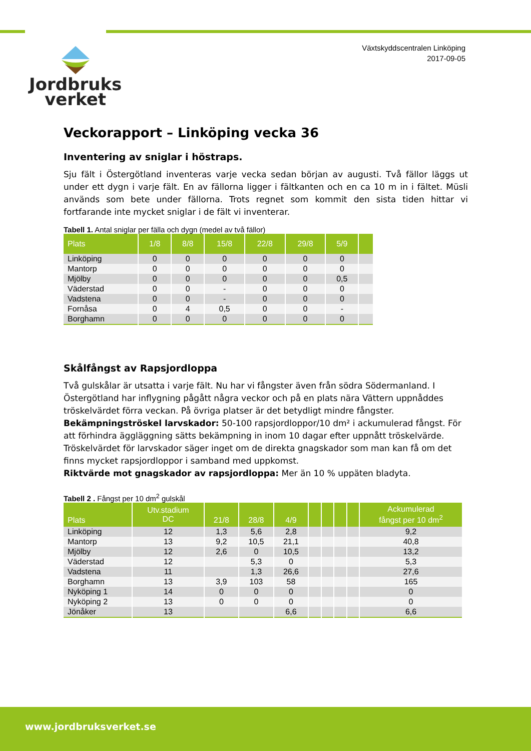Jordbruks
verket
Växtskyddscentralen Linköping
2017-09-05
Veckorapport – Linköping vecka 36
Inventering av sniglar i höstraps.
Sju fält i Östergötland inventeras varje vecka sedan början av augusti. Två fällor läggs ut under ett dygn i varje fält. En av fällorna ligger i fältkanten och en ca 10 m in i fältet. Müsli används som bete under fällorna. Trots regnet som kommit den sista tiden hittar vi fortfarande inte mycket sniglar i de fält vi inventerar.
Tabell 1. Antal sniglar per fälla och dygn (medel av två fällor)
| Plats | 1/8 | 8/8 | 15/8 | 22/8 | 29/8 | 5/9 | |
| --- | --- | --- | --- | --- | --- | --- | --- |
| Linköping | 0 | 0 | 0 | 0 | 0 | 0 | |
| Mantorp | 0 | 0 | 0 | 0 | 0 | 0 | |
| Mjölby | 0 | 0 | 0 | 0 | 0 | 0,5 | |
| Väderstad | 0 | 0 | - | 0 | 0 | 0 | |
| Vadstena | 0 | 0 | - | 0 | 0 | 0 | |
| Fornåsa | 0 | 4 | 0,5 | 0 | 0 | - | |
| Borghamn | 0 | 0 | 0 | 0 | 0 | 0 | |
Skålfångst av Rapsjordloppa
Två gulskålar är utsatta i varje fält. Nu har vi fångster även från södra Södermanland. I Östergötland har inflygning pågått några veckor och på en plats nära Vättern uppnåddes tröskelvärdet förra veckan. På övriga platser är det betydligt mindre fångster.
Bekämpningströskel larvskador: 50-100 rapsjordloppor/10 dm² i ackumulerad fångst. För att förhindra äggläggning sätts bekämpning in inom 10 dagar efter uppnått tröskelvärde.
Tröskelvärdet för larvskador säger inget om de direkta gnagskador som man kan få om det finns mycket rapsjordloppor i samband med uppkomst.
Riktvärde mot gnagskador av rapsjordloppa: Mer än 10 % uppäten bladyta.
Tabell 2 . Fångst per 10 dm<sup>2</sup> gulskål
| Plats | Utv.stadium DC | 21/8 | 28/8 | 4/9 | | | | | Ackumulerad fångst per 10 dm<sup>2</sup> |
| --- | --- | --- | --- | --- | --- | --- | --- | --- | --- |
| Linköping | 12 | 1,3 | 5,6 | 2,8 | | | | | 9,2 |
| Mantorp | 13 | 9,2 | 10,5 | 21,1 | | | | | 40,8 |
| Mjölby | 12 | 2,6 | 0 | 10,5 | | | | | 13,2 |
| Väderstad | 12 | | 5,3 | 0 | | | | | 5,3 |
| Vadstena | 11 | | 1,3 | 26,6 | | | | | 27,6 |
| Borghamn | 13 | 3,9 | 103 | 58 | | | | | 165 |
| Nyköping 1 | 14 | 0 | 0 | 0 | | | | | 0 |
| Nyköping 2 | 13 | 0 | 0 | 0 | | | | | 0 |
| Jönåker | 13 | | | 6,6 | | | | | 6,6 |
www.jordbruksverket.se